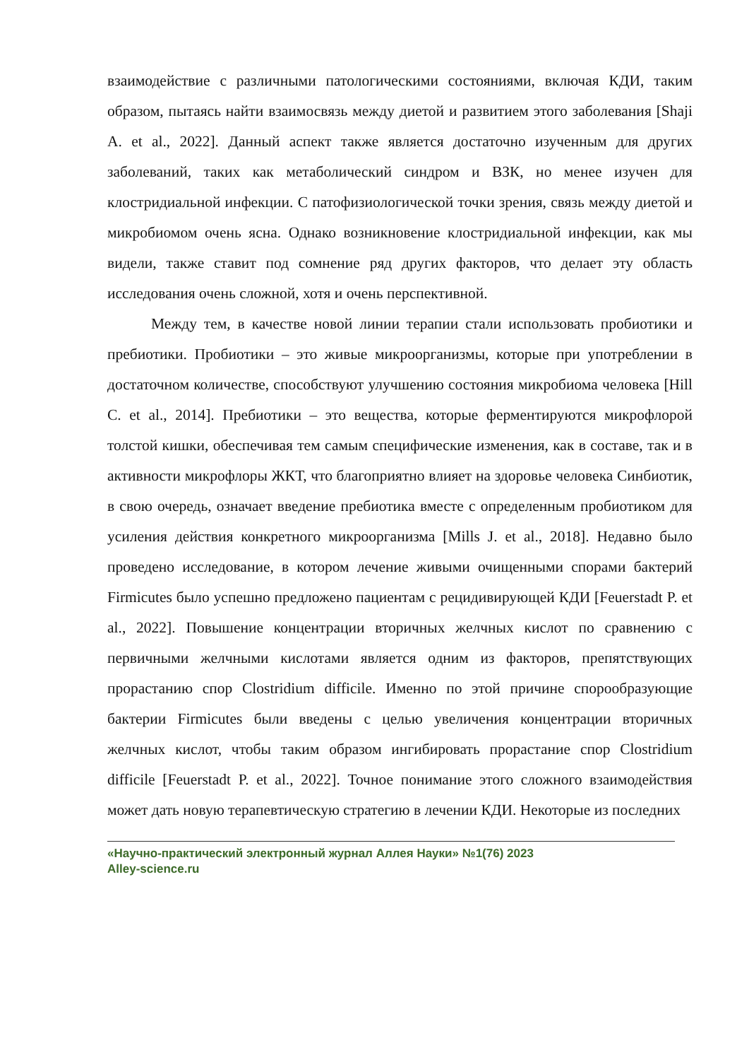взаимодействие с различными патологическими состояниями, включая КДИ, таким образом, пытаясь найти взаимосвязь между диетой и развитием этого заболевания [Shaji A. et al., 2022]. Данный аспект также является достаточно изученным для других заболеваний, таких как метаболический синдром и ВЗК, но менее изучен для клостридиальной инфекции. С патофизиологической точки зрения, связь между диетой и микробиомом очень ясна. Однако возникновение клостридиальной инфекции, как мы видели, также ставит под сомнение ряд других факторов, что делает эту область исследования очень сложной, хотя и очень перспективной.
Между тем, в качестве новой линии терапии стали использовать пробиотики и пребиотики. Пробиотики – это живые микроорганизмы, которые при употреблении в достаточном количестве, способствуют улучшению состояния микробиома человека [Hill C. et al., 2014]. Пребиотики – это вещества, которые ферментируются микрофлорой толстой кишки, обеспечивая тем самым специфические изменения, как в составе, так и в активности микрофлоры ЖКТ, что благоприятно влияет на здоровье человека Синбиотик, в свою очередь, означает введение пребиотика вместе с определенным пробиотиком для усиления действия конкретного микроорганизма [Mills J. et al., 2018]. Недавно было проведено исследование, в котором лечение живыми очищенными спорами бактерий Firmicutes было успешно предложено пациентам с рецидивирующей КДИ [Feuerstadt P. et al., 2022]. Повышение концентрации вторичных желчных кислот по сравнению с первичными желчными кислотами является одним из факторов, препятствующих прорастанию спор Clostridium difficile. Именно по этой причине спорообразующие бактерии Firmicutes были введены с целью увеличения концентрации вторичных желчных кислот, чтобы таким образом ингибировать прорастание спор Clostridium difficile [Feuerstadt P. et al., 2022]. Точное понимание этого сложного взаимодействия может дать новую терапевтическую стратегию в лечении КДИ. Некоторые из последних
«Научно-практический электронный журнал Аллея Науки» №1(76) 2023
Alley-science.ru